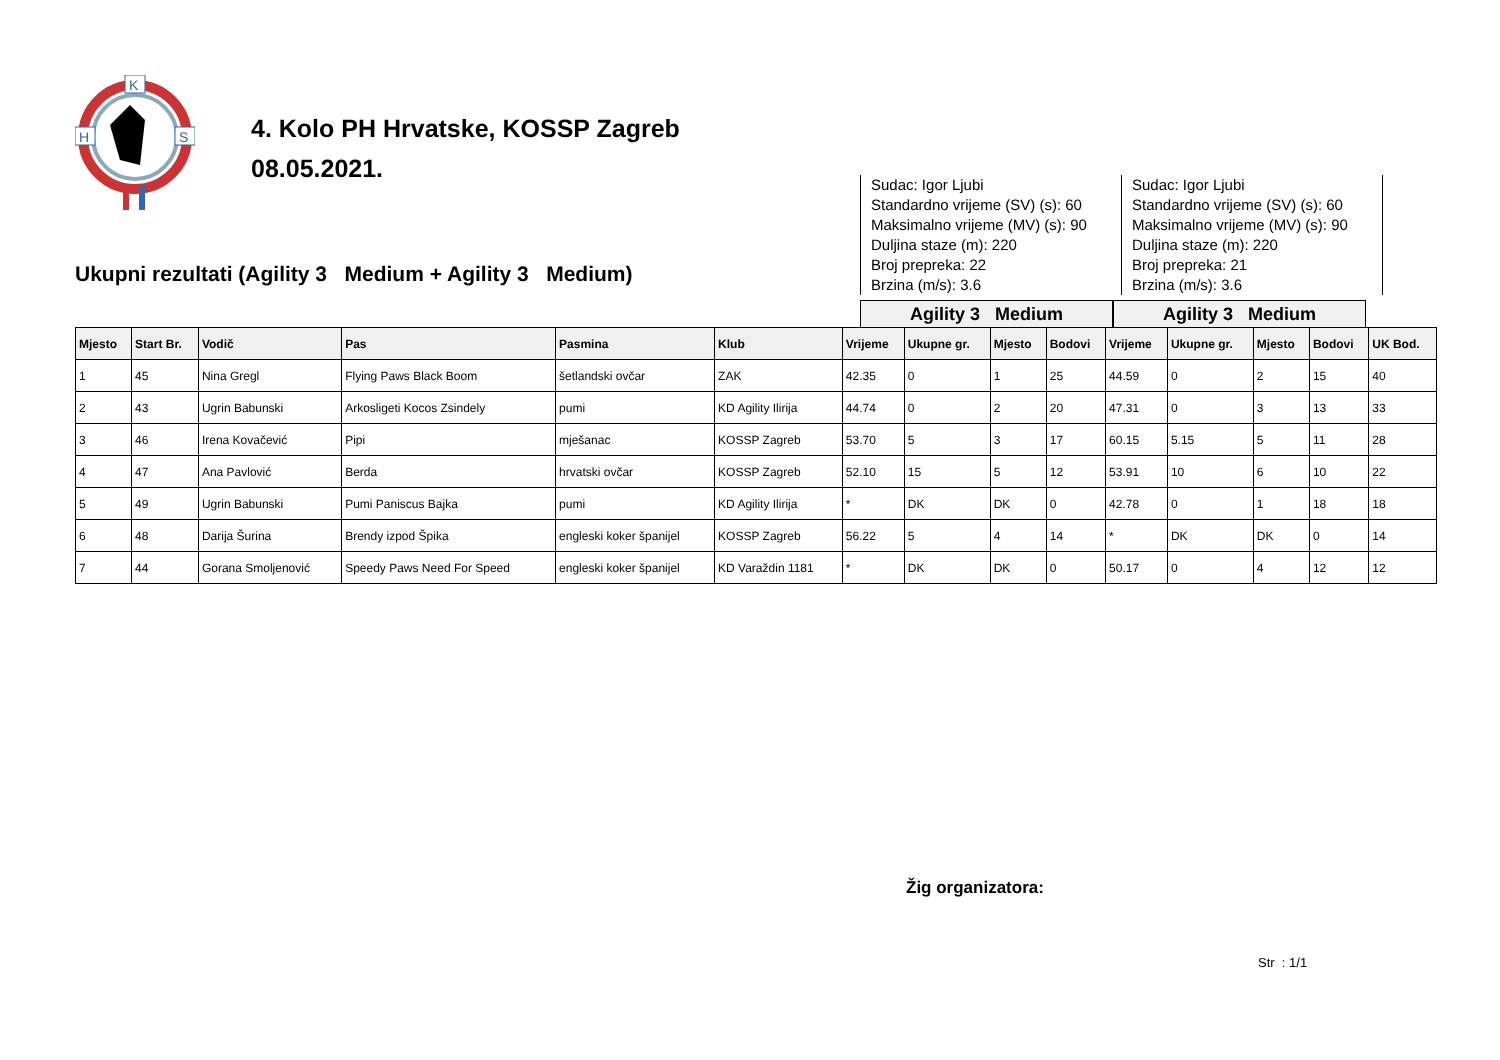K
H
S
4. Kolo PH Hrvatske, KOSSP Zagreb
08.05.2021.
Ukupni rezultati (Agility 3 Medium + Agility 3 Medium)
Sudac: Igor Ljubi
Standardno vrijeme (SV) (s): 60
Maksimalno vrijeme (MV) (s): 90
Duljina staze (m): 220
Broj prepreka: 22
Brzina (m/s): 3.6
Sudac: Igor Ljubi
Standardno vrijeme (SV) (s): 60
Maksimalno vrijeme (MV) (s): 90
Duljina staze (m): 220
Broj prepreka: 21
Brzina (m/s): 3.6
Agility 3 Medium Agility 3 Medium
| Mjesto | Start Br. | Vodič | Pas | Pasmina | Klub | Vrijeme | Ukupne gr. | Mjesto | Bodovi | Vrijeme | Ukupne gr. | Mjesto | Bodovi | UK Bod. |
| --- | --- | --- | --- | --- | --- | --- | --- | --- | --- | --- | --- | --- | --- | --- |
| 1 | 45 | Nina Gregl | Flying Paws Black Boom | šetlandski ovčar | ZAK | 42.35 | 0 | 1 | 25 | 44.59 | 0 | 2 | 15 | 40 |
| 2 | 43 | Ugrin Babunski | Arkosligeti Kocos Zsindely | pumi | KD Agility Ilirija | 44.74 | 0 | 2 | 20 | 47.31 | 0 | 3 | 13 | 33 |
| 3 | 46 | Irena Kovačević | Pipi | mješanac | KOSSP Zagreb | 53.70 | 5 | 3 | 17 | 60.15 | 5.15 | 5 | 11 | 28 |
| 4 | 47 | Ana Pavlović | Berda | hrvatski ovčar | KOSSP Zagreb | 52.10 | 15 | 5 | 12 | 53.91 | 10 | 6 | 10 | 22 |
| 5 | 49 | Ugrin Babunski | Pumi Paniscus Bajka | pumi | KD Agility Ilirija | * | DK | DK | 0 | 42.78 | 0 | 1 | 18 | 18 |
| 6 | 48 | Darija Šurina | Brendy izpod Špika | engleski koker španijel | KOSSP Zagreb | 56.22 | 5 | 4 | 14 | * | DK | DK | 0 | 14 |
| 7 | 44 | Gorana Smoljenović | Speedy Paws Need For Speed | engleski koker španijel | KD Varaždin 1181 | * | DK | DK | 0 | 50.17 | 0 | 4 | 12 | 12 |
Žig organizatora:
Str : 1/1